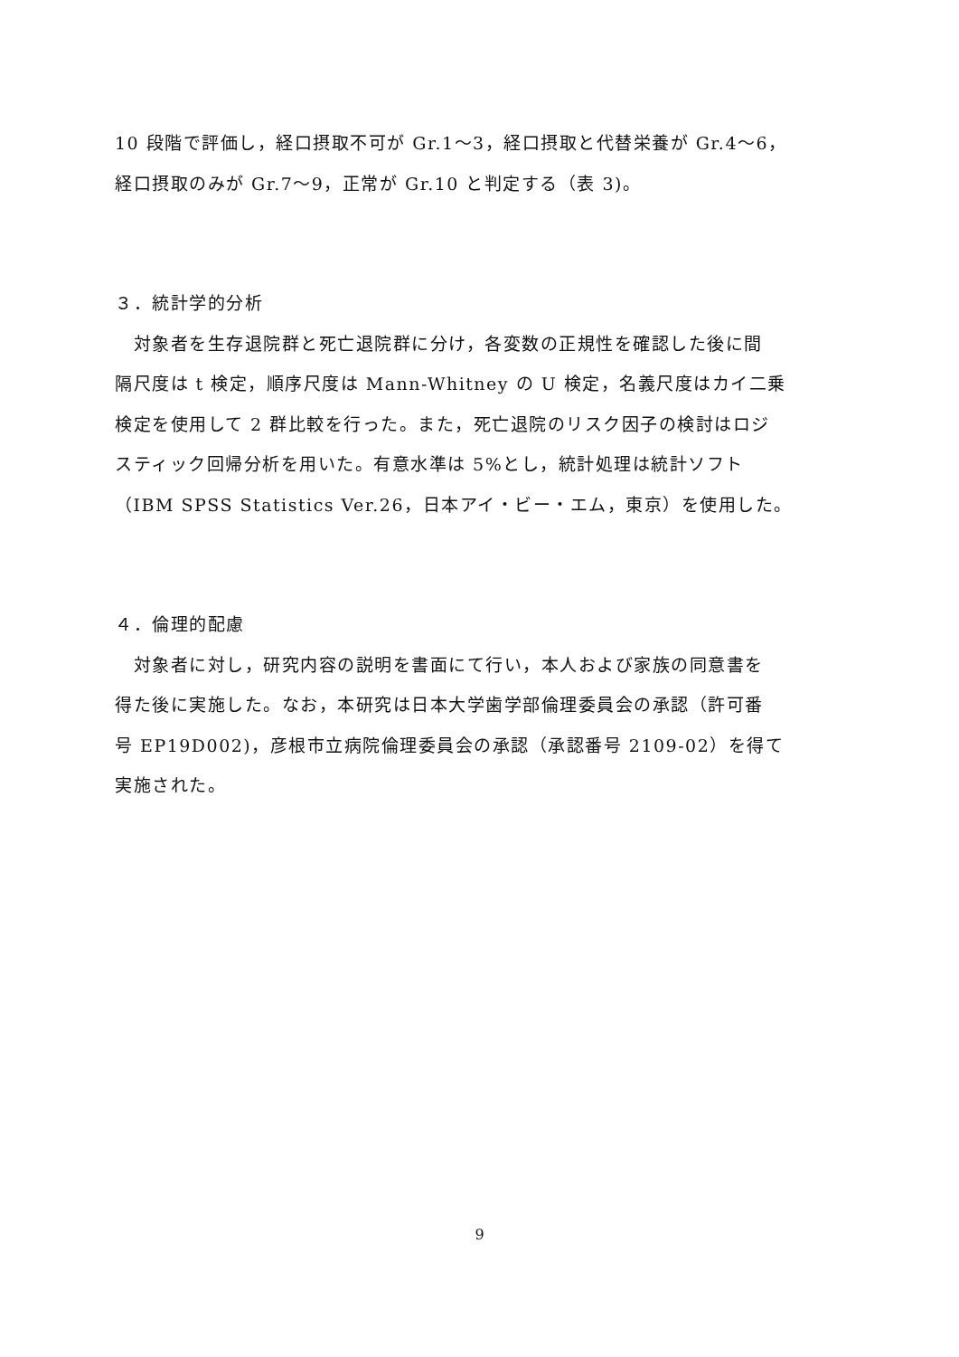10 段階で評価し，経口摂取不可が Gr.1～3，経口摂取と代替栄養が Gr.4～6，
経口摂取のみが Gr.7～9，正常が Gr.10 と判定する（表 3)。
３．統計学的分析
　対象者を生存退院群と死亡退院群に分け，各変数の正規性を確認した後に間
隔尺度は t 検定，順序尺度は Mann-Whitney の U 検定，名義尺度はカイ二乗
検定を使用して 2 群比較を行った。また，死亡退院のリスク因子の検討はロジ
スティック回帰分析を用いた。有意水準は 5%とし，統計処理は統計ソフト
（IBM SPSS Statistics Ver.26，日本アイ・ビー・エム，東京）を使用した。
４．倫理的配慮
　対象者に対し，研究内容の説明を書面にて行い，本人および家族の同意書を
得た後に実施した。なお，本研究は日本大学歯学部倫理委員会の承認（許可番
号 EP19D002)，彦根市立病院倫理委員会の承認（承認番号 2109-02）を得て
実施された。
9